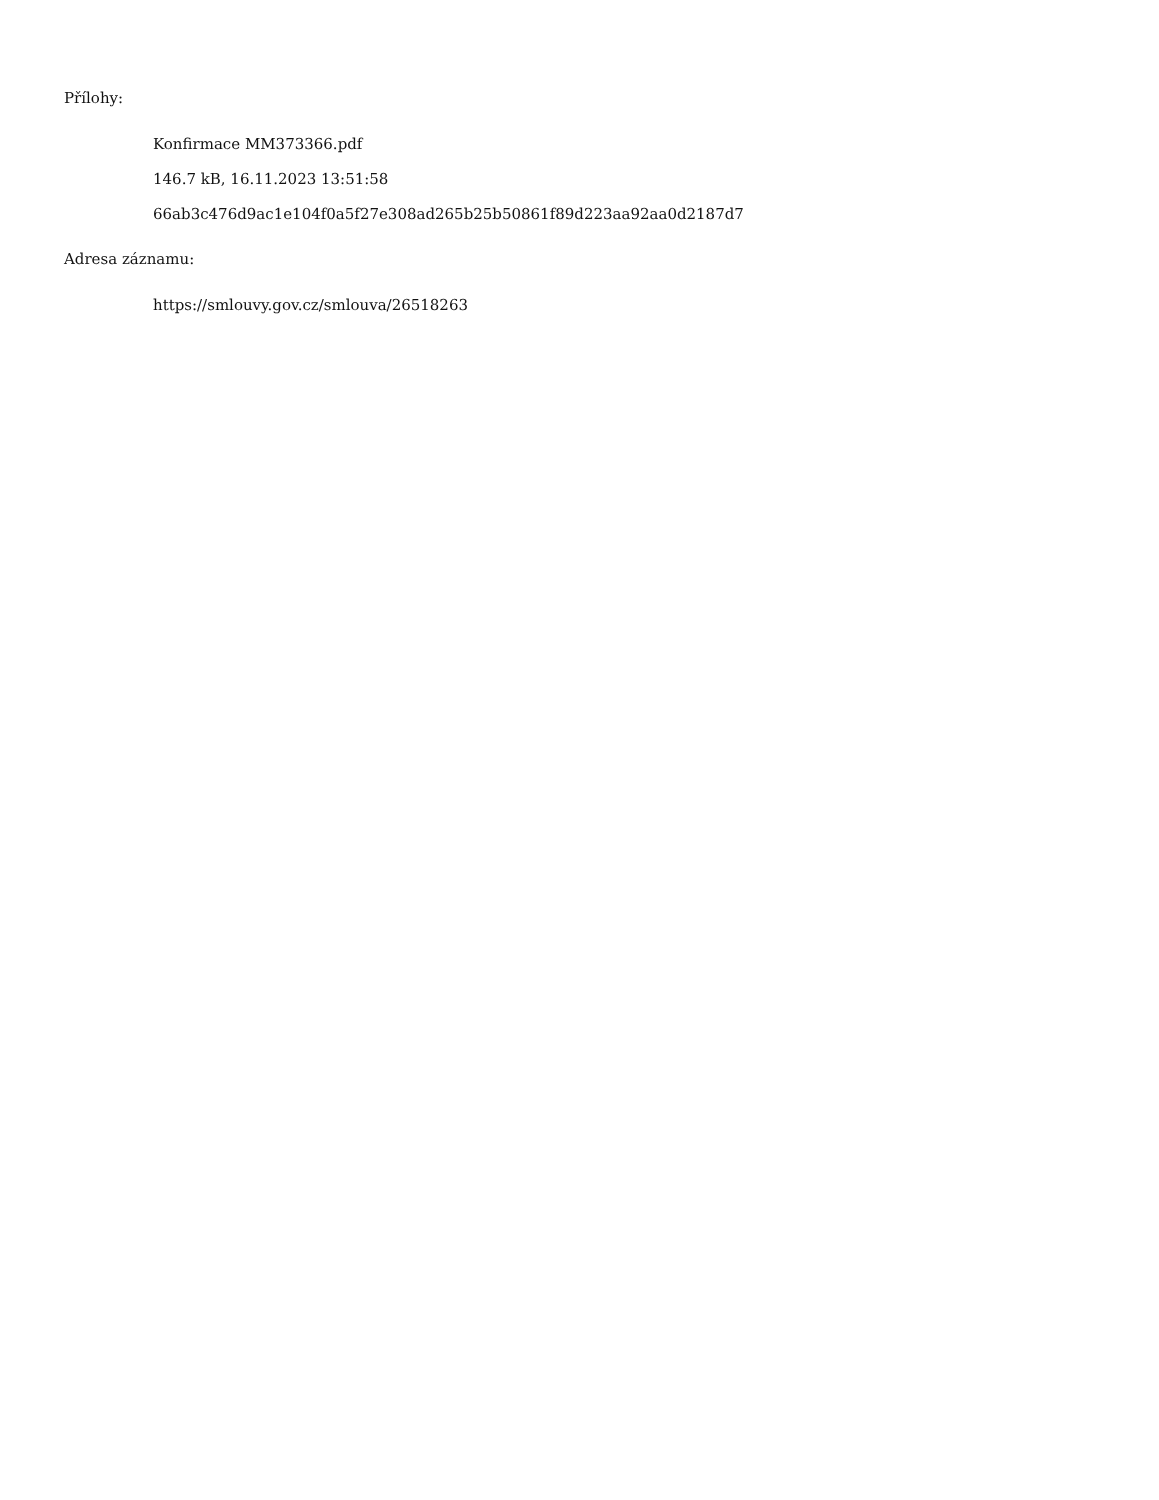Přílohy:
Konfirmace MM373366.pdf
146.7 kB, 16.11.2023 13:51:58
66ab3c476d9ac1e104f0a5f27e308ad265b25b50861f89d223aa92aa0d2187d7
Adresa záznamu:
https://smlouvy.gov.cz/smlouva/26518263